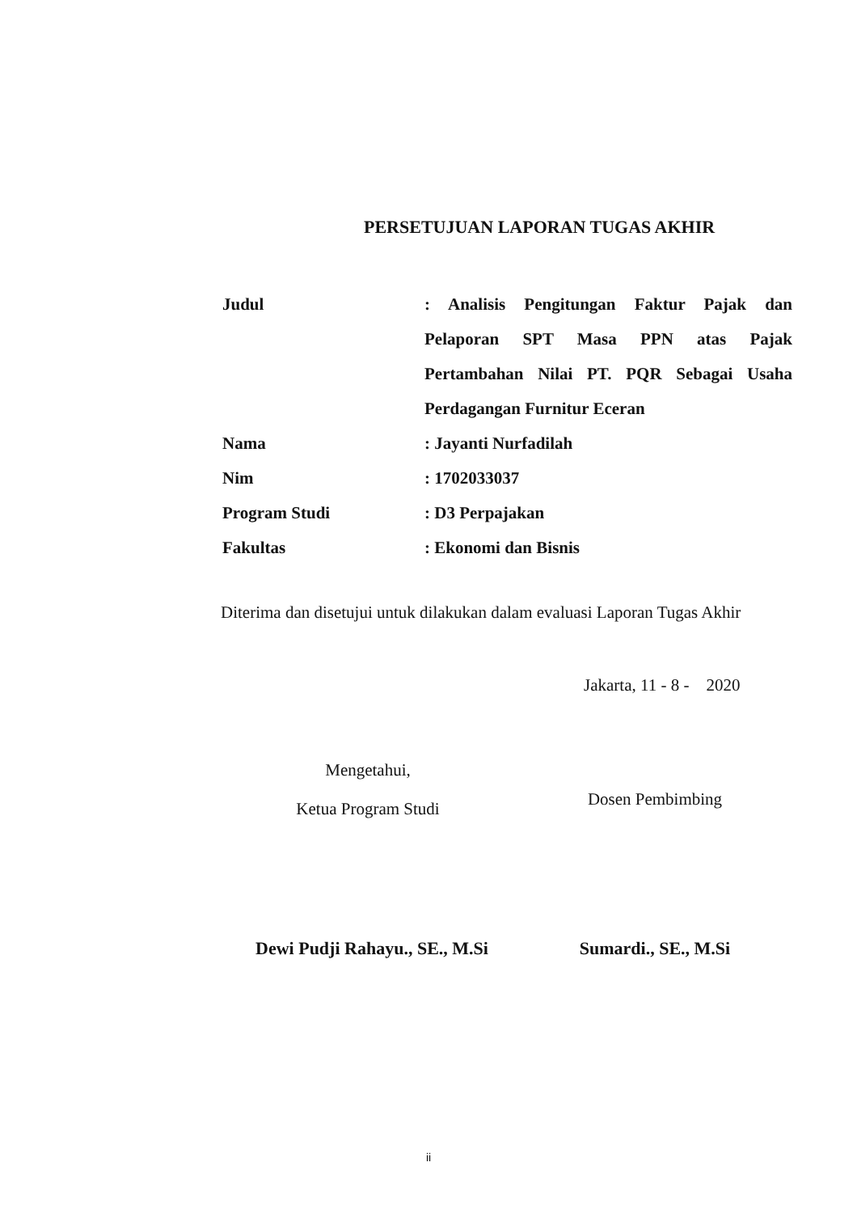PERSETUJUAN LAPORAN TUGAS AKHIR
Judul : Analisis Pengitungan Faktur Pajak dan Pelaporan SPT Masa PPN atas Pajak Pertambahan Nilai PT. PQR Sebagai Usaha Perdagangan Furnitur Eceran
Nama : Jayanti Nurfadilah
Nim : 1702033037
Program Studi : D3 Perpajakan
Fakultas : Ekonomi dan Bisnis
Diterima dan disetujui untuk dilakukan dalam evaluasi Laporan Tugas Akhir
Jakarta, 11 - 8 - 2020
Mengetahui,
Ketua Program Studi
Dosen Pembimbing
Dewi Pudji Rahayu., SE., M.Si
Sumardi., SE., M.Si
ii